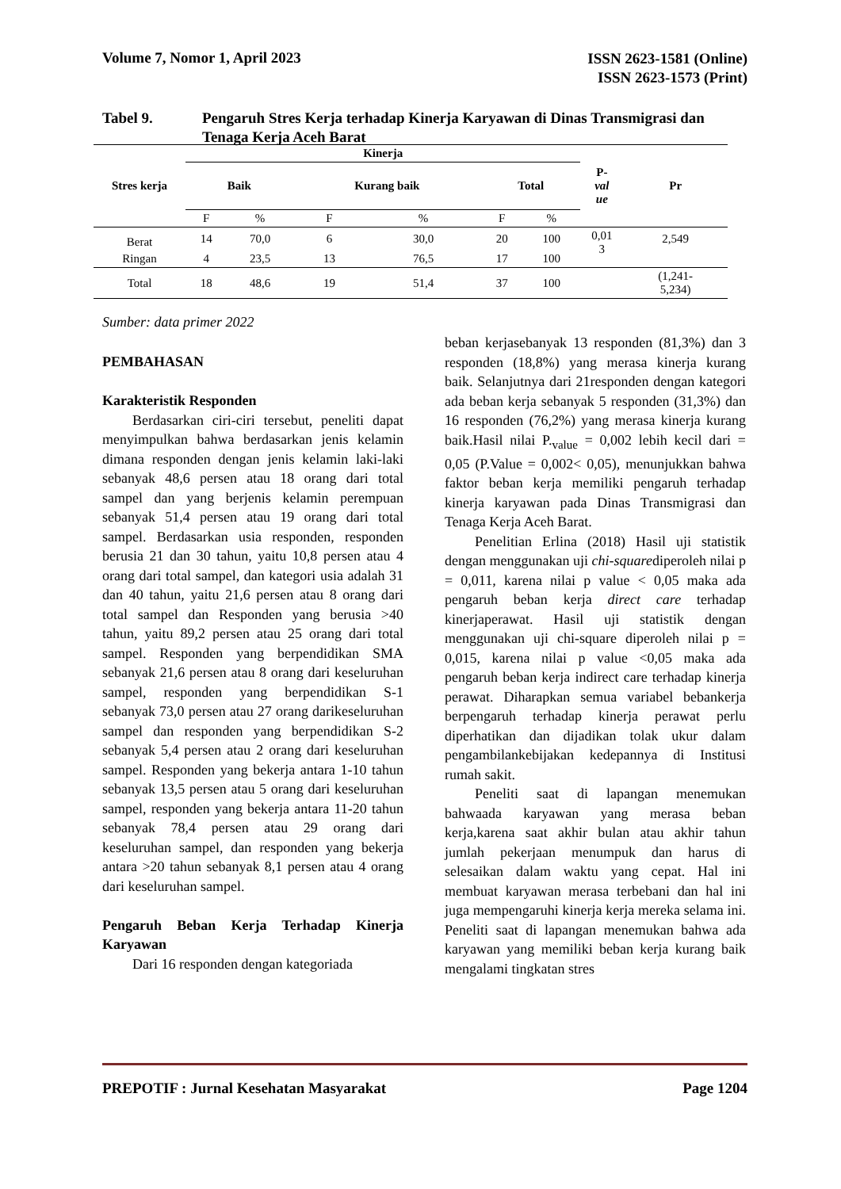Volume 7, Nomor 1, April 2023
ISSN 2623-1581 (Online)
ISSN 2623-1573 (Print)
Tabel 9. Pengaruh Stres Kerja terhadap Kinerja Karyawan di Dinas Transmigrasi dan Tenaga Kerja Aceh Barat
| Stres kerja | Kinerja | | | | | | P- val ue | Pr |
| --- | --- | --- | --- | --- | --- | --- | --- | --- |
| | Baik | | Kurang baik | | Total | | | |
| | F | % | F | % | F | % | | |
| Berat | 14 | 70,0 | 6 | 30,0 | 20 | 100 | 0,01 3 | 2,549 |
| Ringan | 4 | 23,5 | 13 | 76,5 | 17 | 100 | | |
| Total | 18 | 48,6 | 19 | 51,4 | 37 | 100 | | (1,241- 5,234) |
Sumber: data primer 2022
PEMBAHASAN
Karakteristik Responden
Berdasarkan ciri-ciri tersebut, peneliti dapat menyimpulkan bahwa berdasarkan jenis kelamin dimana responden dengan jenis kelamin laki-laki sebanyak 48,6 persen atau 18 orang dari total sampel dan yang berjenis kelamin perempuan sebanyak 51,4 persen atau 19 orang dari total sampel. Berdasarkan usia responden, responden berusia 21 dan 30 tahun, yaitu 10,8 persen atau 4 orang dari total sampel, dan kategori usia adalah 31 dan 40 tahun, yaitu 21,6 persen atau 8 orang dari total sampel dan Responden yang berusia >40 tahun, yaitu 89,2 persen atau 25 orang dari total sampel. Responden yang berpendidikan SMA sebanyak 21,6 persen atau 8 orang dari keseluruhan sampel, responden yang berpendidikan S-1 sebanyak 73,0 persen atau 27 orang darikeseluruhan sampel dan responden yang berpendidikan S-2 sebanyak 5,4 persen atau 2 orang dari keseluruhan sampel. Responden yang bekerja antara 1-10 tahun sebanyak 13,5 persen atau 5 orang dari keseluruhan sampel, responden yang bekerja antara 11-20 tahun sebanyak 78,4 persen atau 29 orang dari keseluruhan sampel, dan responden yang bekerja antara >20 tahun sebanyak 8,1 persen atau 4 orang dari keseluruhan sampel.
Pengaruh Beban Kerja Terhadap Kinerja Karyawan
Dari 16 responden dengan kategoriada
beban kerjasebanyak 13 responden (81,3%) dan 3 responden (18,8%) yang merasa kinerja kurang baik. Selanjutnya dari 21responden dengan kategori ada beban kerja sebanyak 5 responden (31,3%) dan 16 responden (76,2%) yang merasa kinerja kurang baik.Hasil nilai P.<sub>value</sub> = 0,002 lebih kecil dari = 0,05 (P.Value = 0,002< 0,05), menunjukkan bahwa faktor beban kerja memiliki pengaruh terhadap kinerja karyawan pada Dinas Transmigrasi dan Tenaga Kerja Aceh Barat.
Penelitian Erlina (2018) Hasil uji statistik dengan menggunakan uji chi-squarediperoleh nilai p = 0,011, karena nilai p value < 0,05 maka ada pengaruh beban kerja direct care terhadap kinerjaperawat. Hasil uji statistik dengan menggunakan uji chi-square diperoleh nilai p = 0,015, karena nilai p value <0,05 maka ada pengaruh beban kerja indirect care terhadap kinerja perawat. Diharapkan semua variabel bebankerja berpengaruh terhadap kinerja perawat perlu diperhatikan dan dijadikan tolak ukur dalam pengambilankebijakan kedepannya di Institusi rumah sakit.
Peneliti saat di lapangan menemukan bahwaada karyawan yang merasa beban kerja,karena saat akhir bulan atau akhir tahun jumlah pekerjaan menumpuk dan harus di selesaikan dalam waktu yang cepat. Hal ini membuat karyawan merasa terbebani dan hal ini juga mempengaruhi kinerja kerja mereka selama ini. Peneliti saat di lapangan menemukan bahwa ada karyawan yang memiliki beban kerja kurang baik mengalami tingkatan stres
PREPOTIF : Jurnal Kesehatan Masyarakat
Page 1204